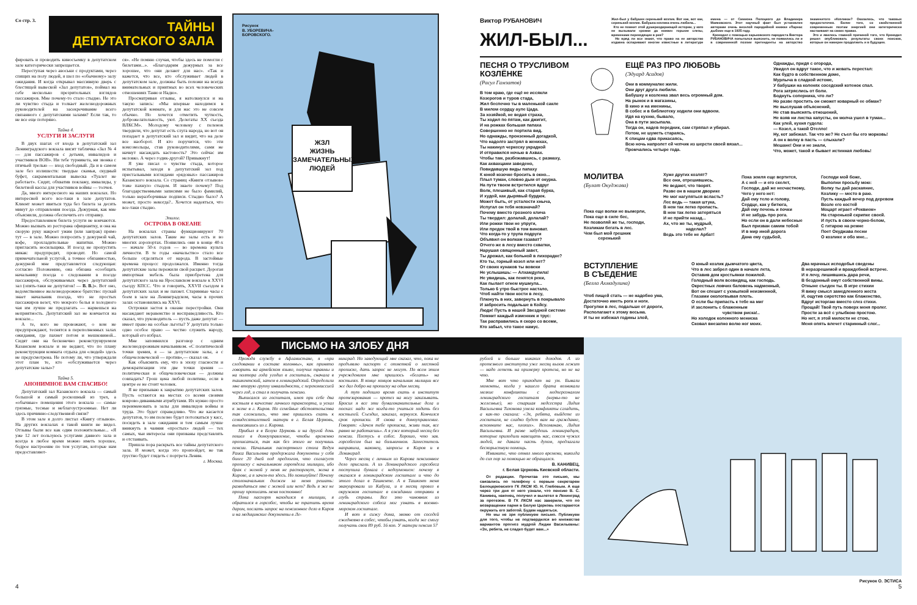Со стр. 3.
ТАЙНЫ
ДЕПУТАТСКОГО ЗАЛА
фировать и проводить киносъемку в депутатском зале категорически запрещается.
Переступая через авоськи с продуктами, через спящих на полу людей, я шел по «обычному» залу ожидания. И когда открывал массивную дверь с блестящей вывеской «Зал депутатов», поймал на себе несколько презрительных взглядов пассажиров. Мне почему-то стало стыдно. Не это ли чувство стыда и толкает железнодорожных руководителей на засекречивание всего связанного с депутатскими залами? Если так, то не все еще потеряно.
Тайна 4.
УСЛУГИ И ЗАСЛУГИ
В двух шагах от входа в депутатский зал Ленинградского вокзала висит табличка «Зал № 4 — для пассажиров с детьми, инвалидов и участников ВОВ». Ни тебе турникета, ни звонка с птичьей трелью — вход свободный. Да и в самом зале без излишеств: твердые скамьи, скудный буфет, сакраментальная вывеска «Туалет не работает». Сидят, обхватив поклажу, инвалиды, у билетной кассы для участников войны — толчея.
Да, много интересного на наших вокзалах. Но интересней всего все-таки в зале депутатов. Клиент может явиться туда без билета за десять минут до отправления поезда. Дежурная, как мне объяснили, должна обеспечить его отправку.
Предоставлением билета услуги не кончаются. Можно вызвать из ресторана официантку, и она на скорую руку накроет ужин (или завтрак) прямо тут — в зале. Можно попросить у дежурной чай, кофе, прохладительные напитки. Можно пригласить носильщика. И поезд не пропустить никак: предупредят, проводят. Но самой примечательной услугой, а точнее обязанностью, дежурной мне представляется следующая: согласно Положению, она обязана «сообщать начальнику поезда о следовании в поезде пассажиров, обслуживаемых через депутатский зал (опять-таки не депутатов! — В. В.)». Вот оно, ведомственное железнодорожное братство: пускай знает начальник поезда, что не простых пассажиров везет, что мокрого белья и холодного чая им лучше не предлагать — нарвешься на неприятность. Депутатский зал не кончается на вокзале...
А те, кого не провожают, о ком не предупреждают, теснятся в переполненных залах ожидания, где пахнет потом и мешковиной... Сидят они на бесконечно реконструируемом Казанском вокзале и не ведают, что по плану реконструкции комната отдыха для «людей» здесь не предусмотрена. Не потому ли, что утверждали этот план те, кто «обслуживается через депутатские залы»?
Тайна 5.
АНОНИМНОЕ ВАМ СПАСИБО!
Депутатский зал Казанского вокзала — самый большой и самый роскошный из трех, а «обычные» помещения этого вокзала — самые грязные, тесные и неблагоустроенные. Нет ли здесь причинно-следственной связи?
В этом зале я долго листал «Книгу отзывов». На других вокзалах я такой книги не видел. Отзывы были все как один положительные... «Я уже 12 лет пользуюсь услугами данного зала и всегда в любое время можно иметь хорошее, бодрое настроение по тем услугам, которые нам предоставляют-
ся». «Не помню случая, чтобы здесь не помогли с билетами...». «Благодарим дежурных за все хорошее, что они делают для нас». «Так и кажется, что все, кто обслуживает людей в депутатском зале, должны быть похожи на всегда внимательных и приятных во всех человеческих отношениях Таню и Надю».
Просматривая отзывы, я натолкнулся и на такую запись: «Мы впервые находимся в депутатской комнате, и для нас это не совсем обычно. Но хочется отметить чуткость, доброжелательность, уют. Делегаты XX съезда ВЛКСМ». Молодому человеку с пеленок твердили, что депутат есть слуга народа, но вот он попадает в депутатский зал и видит, что на деле все наоборот. И кто поручится, что эти комсомольцы, став руководителями, сами не начнут насаждать кастовость? Это сейчас им неловко. А через годик-другой? Привыкнут!
Я уже писал о чувстве стыда, которое испытывал, заходя в депутатский зал под пристальными взглядами «рядовых» пассажиров Казанского вокзала. Со страниц «Книги отзывов» тоже пахнуло стыдом. И знаете почему? Под благодарственными записями не было фамилий, только неразборчивые подписи. Стыдно было? А может, просто некогда?.. Хочется надеяться, что все-таки стыдно.
Эпилог.
ОСТРОВА В ОКЕАНЕ
На вокзалах страны функционируют 70 депутатских залов. Такие же залы есть и во многих аэропортах. Появились они в конце 40-х — начале 50-х годов — во времена культа личности. В те годы «начальство» стало все больше отделяться от народа. В застойные времена процесс продолжался. Именно тогда депутатские залы пережили свой расцвет. Дорогая импортная мебель была приобретена для депутатского зала на Ярославском вокзале к XXVI съезду КПСС. Что и говорить, XXVII съездом в депутатских залах и не пахнет. Старинные часы с боем в зале на Ленинградском, часы в прочих залах остановились на XXVI.
Островки застоя в океане перестройки. Они насаждают неравенство и несправедливость. Кто сказал, что руководитель — пусть даже депутат — имеет право на особые льготы? У депутата только одно особое право — честно служить народу, который его избрал.
Мне запомнился разговор с одним железнодорожным начальником. «С политической точки зрения, я — за депутатские залы, а с общечеловеческой — против»,— сказал он.
Как объяснить ему, что в эпоху гласности и демократизации эти две точки зрения — политическая и общечеловеческая — должны совпадать? Грош цена любой политике, если в центре ее не стоит человек.
Я не призываю к закрытию депутатских залов. Пусть остаются на местах со всеми своими коврово-диванными атрибутами. Их нужно просто переименовать в залы для инвалидов войны и труда. Это будет справедливо. Что же касается депутатов, то им полезно будет потолкаться у касс, посидеть в зале ожидания и тем самым лучше вникнуть в чаяния «простых» людей — тех самых, чьи интересы они призваны представлять и отстаивать.
Пришла пора раскрыть все тайны депутатского зала. И может, когда это произойдет, не так грустно будет глядеть с портрета Ленин.
г. Москва.
Рисунок
В. УБОРЕВИЧА-
БОРОВСКОГО.
ЖЗЛ
ЖИЗНЬ
ЗАМЕЧАТЕЛЬНЫХ
ЛЮДЕЙ
ПИСЬМО НА ЗЛОБУ ДНЯ
Проходя службу в Афганистане, я «при следовании в составе колонны», как принято говорить на армейском языке, получил травмы и на полтора года угодил в госпиталь, сначала в ташкентский, затем в ленинградский. Определили мне вторую группу инвалидности, с перекомиссией через год, и стал я получать пенсию.
Выписался из госпиталя, имея при себе два костыля в качестве личного транспорта, и уехал к жене в г. Киров. Но семейные обстоятельства так сложились, что мне пришлось ехать к семидесятилетней матери в г. Белая Церковь, выписавшись из г. Кирова.
Прибыл я в Белую Церковь и на другой день пошел в домоуправление, чтобы временно прописаться, так как без этого не получишь пенсии. Начальник паспортного стола Ведун Раиса Васильевна продержала документы у себя более 20 дней под предлогом, что согласует прописку с начальником горотдела милиции, ибо брак с женой у меня не расторгнут, жена в Кирове, а я зачем-то здесь. Но помилуйте! Почему столоначальник должен за меня решать: разводиться мне с женой или нет? Ведь я же не прошу прописать меня постоянно!
Пока паспорт находился в милиции, я обратился в горсобес, чтобы не тратить время даром, послать запрос на пенсионное дело в Киров и на медицинские документы в Ле-
нинград. Но заведующий мне сказал, что, пока не предъявлю паспорт с отметкой о местной прописке, дать запрос не могут. По всем этим учреждениям мне пришлось «бегать» на костылях. В конце концов начальник милиции все же дал добро на прописку на один месяц.
А тут подошло время ехать в институт протезирования — протез на ногу заказывать. Бросил я все эти бумагоканительные дела и поехал: надо же когда-то учиться ходить без костылей. Съездил, заказал, вернулся. Кончился срок прописки. Я снова в домоуправление. Говорят: «Зачем тебе прописка, живи так, все равно не работаешь». А я уже который месяц без пенсии. Плетусь в собес. Хорошо, что зав. горсобесом был на больничном. Заместитель направила, наконец, запросы в Киров и в Ленинград.
Через месяц с личным из Кирова пенсионное дело прислали. А из Ленинградского горсобеса поступила бумага с недоумением: почему я оказался в ленинградском госпитале и что до этого делал в Ташкенте. А в Ташкент меня эвакуировали из Кабула, и я месяц провел в окружном госпитале в ожидании отправки в глубь страны. Все это чиновник из ленинградского собеса мог узнать в военно-морском госпитале.
И вот я сижу дома, звоню от соседей ежедневно в собес, чтобы узнать, когда же смогу получать свои 89 руб. 16 коп. У матери пенсия 57
рублей и больше никаких доходов. А из протезного института уже месяц вызов лежит — надо лететь на примерку протеза, но не на что.
Мне вот что приходит на ум. Бывали моменты, когда у нашего брата возникали мелкие конфликты с медперсоналом ленинградского госпиталя (нервы-то не железные), но старшая медсестра Лидия Васильевна Тихонова умела конфликты сгладить, а как-то сказала: «Эх, ребята, выйдете из госпиталя, не сладко будет вам на гражданке, вспомните нас, плохих». Вспоминаю, Лидия Васильевна. И разве забудешь ленинградцев, которые приходили навещать нас, совсем чужих людей, не давали пасть духом, предлагали бескорыстную помощь.
Извините, что отнял много времени, никогда до сих пор за помощью не обращался.
В. КАНИВЕЦ,
г. Белая Церковь Киевской области.
От редакции. Прочитав это письмо, мы связались по телефону с первым секретарем Белоцерковского ГК ЛКСМ Ю. Н. Глебовым. А еще через три дня от него узнали, что пенсию В. С. Канивец, наконец, получил и вылетел в Ленинград за протезом. В ГК ЛКСМ нас заверили, что по возвращении парня в Белую Церковь постараются окружить его заботой. Будем надеяться.
Но мы не зря публикуем письмо. Публикуем для того, чтобы не подтвердился во множестве вариантов прогноз мудрой Лидии Васильевны: «Эх, ребята, не сладко будет вам...»
Виктор РУБАНОВИЧ
ЖИЛ-БЫЛ...
Жил-был у бабушки серенький козлик. Вот как, вот как, серенький козлик. Бабушка козлика очень любила...
Кто не помнит этой душераздирающей истории, у кого не вызывали «рожки да ножки» горькие слезы, временами переходящие в рев?
Но вряд ли все знают, что право на ее авторство издавна оспаривают многие известные в литературе имена — от Симеона Полоцкого до Владимира Маяковского. Этот научный факт был установлен авторами очень веселой пародийной книжки «Парнас дыбом» еще в 1925 году.
Крокодил с помощью харьковского пародиста Виктора РУБАНОВИЧА попытался выяснить, не появились ли и в современной поэзии претенденты на авторство знаменитого «Козлика»? Оказалось, что таковых предостаточно. Более того, со свойственной современным поэтам энергией они категорически настаивают на своих правах.
Это и явилось главной причиной того, что Крокодил решил опубликовать результаты своих поисков, которые он намерен продолжить и в будущем.
ПЕСНЯ О ТРУСЛИВОМ
КОЗЛЁНКЕ
(Расул Гамзатов)
В том краю, где ещё не иссякли
Козерогов и туров стада,
Жил беспечно ты в маленькой сакле
В милом сердцу ауле Цада.
За хозяйкой, не ведая страха,
Ты ходил по пятам, как джигит,
И на рожках большая папаха
Совершенно не портила вид.
Но однажды, пронзенный догадкой,
Что надолго застрял в женихах,
Ты накинул черкеску украдкой
И отправился ночью в Ахвах.
Чтобы там, разбежавшись, с размаху,
Как ахвахцами заведено,
Повидавшую виды папаху
К юной козочке бросить в окно...
Плыл туман, словно дым от окурка.
На пути твоем встретился вдруг
Волк, плешивый, как старая бурка,
И худой, как дырявый бурдюк.
Может быть, от усталости хныча,
Испугал он тебя невзначай?
Почему вместо грозного клича
Ты твердил: долалай, долалай?
Или рожки твои не упруги,
Или предок твой в том виноват.
Что когда-то у трупа подруги
Объявил он волкам газават?
Отчего же в лесу вместо схватки,
Нарушая священный завет,
Ты дрожал, как больной в лихорадке?
Кто ты, горный козел или нет?
От своих кунаков ты вовеки
Не услышишь: — Алхамдулила!
Не увидишь, как пенятся реки,
Как пылает огнем мушмула...
Только 6 утро быстрее настало,
Чтоб найти твои кости в лесу,
Плюнуть в них, завернуть в покрывало
И забросить подальше в Койсу.
Люди! Пусть в нашей Звездной системе
Помнит каждый изменник и трус:
Так расправились я скоро со всеми,
Кто забыл, что такое намус.
ЕЩЁ РАЗ ПРО ЛЮБОВЬ
(Эдуард Асадов)
Они в коммуналке жили.
Они друг друга любили.
Бабушку и козленка звал весь огромный дом.
На рынок и в магазины,
В кино и на именины,
В собес и в библиотеку ходили они вдвоем.
Идя на кухню, бывало,
Она в пути засыпала.
Тогда он, надев передник, сам стряпал и убирал.
Потом, не шуметь стараясь,
К спицам едва прикасаясь,
Всю ночь напролет ей чепчик из шерсти своей вязал...
Промчались четыре года.
Однажды, придя с огорода,
Увидел он вдруг такое, что и жевать перестал:
Как будто в собственном доме,
Мурлыча в сладкой истоме,
У бабушки на коленях соседский котенок спал.
Рога затряслись от боли.
Боднуть соперника, что ли?
Но разве простить он сможет коварный ее обман?
Не выслушав объяснений,
Не став выяснять отношений,
Не взяв ни листка капусты, он молча ушел в туман...
Как улей, кухня гудела:
— Козел, а такой Отелло!
Ну, кот забежал. Так что же? Не съел бы его морковь!
А он к волку в пасть — слыхали?
Мешане! Они и не знали,
Что, может, такой и бывает истинная любовь!
МОЛИТВА
(Булат Окуджава)
Пока еще волки не вымерли,
Пока еще в силе бес,
Не позволяй же ты, господи,
Козликам бегать в лес.
Чем был мой грешник
серенький
Хуже других козлят?
Все они, отрешившись,
Не ведают, что творят.
Разве он в нашем дворике
Не мог нагуляться всласть?
Лес ведь — такая штука,
В нем так легко пропасть.
В нем так легко затеряться
И не прийти назад...
Ах, что же ты, мудрый,
наделал?
Ведь это тебе не Арбат!
Пока земля еще вертится,
А с ней — и его скелет,
Господи, дай же несчастному,
Чего у него нет:
Дай ему тело и голову,
Сердце, как у битюга,
Дай ему печень и почки
И не забудь про рога.
Но если он в дали небесные
Был призван самим тобой
И в мир иной дорога
Дана ему судьбой,
Господи мой боже,
Выполни просьбу мою:
Волку ты дай раскаяние,
Козлику — место в раю.
Пусть каждый вечер под деревом
Возле его костей
Моцарт играет «Реквием»
На старенькой скрипке своей.
И пусть в своем черно-белом,
С гитарою на ремне
Поет Окуджава песни
О козлике и обо мне...
ВСТУПЛЕНИЕ
В СЪЕДЕНИЕ
(Белла Ахмадулина)
Чтоб пищей стать — не надобно ума,
Достаточно иметь рога и ноги.
Прогулки в лес, подальше от дороги,
Располагают к этому весьма.
И ты не избежал годины злой,
О юный козлик дымчатого цвета,
Что в лес забрел один в начале лета,
Оставив дом крестьянки пожилой.
Голодный волк всевидящ, как господь.
Окрестных ловчих баловень надменный,
Вот он спешит с ухмылкой неизменной,
Глазами окологвывая плоть.
О если бы припасть к тебе на миг
И заслонить с блаженным
чувством риска!..
Но холодок коленного мениска
Сковал внезапно волю ног моих.
Два мрачных исподобья сведены
В неразрешимой и враждебной встрече.
И я лечу, лишившись дара речи,
В бездонный омут собственной вины.
Отныне съеден ты. В игре стихии
Я вижу смысл замедленного жеста
И, ощутив сиротство как блаженство,
Вдруг исторгаю вместо слез стихи.
Прощай! Твой путь поверх меня пролег.
Прости за всё с улыбкою простою.
Но нет, я этой милости не стою,
Меня опять влечет старинный слог...
Рисунок О. ЭСТИСА
4
5